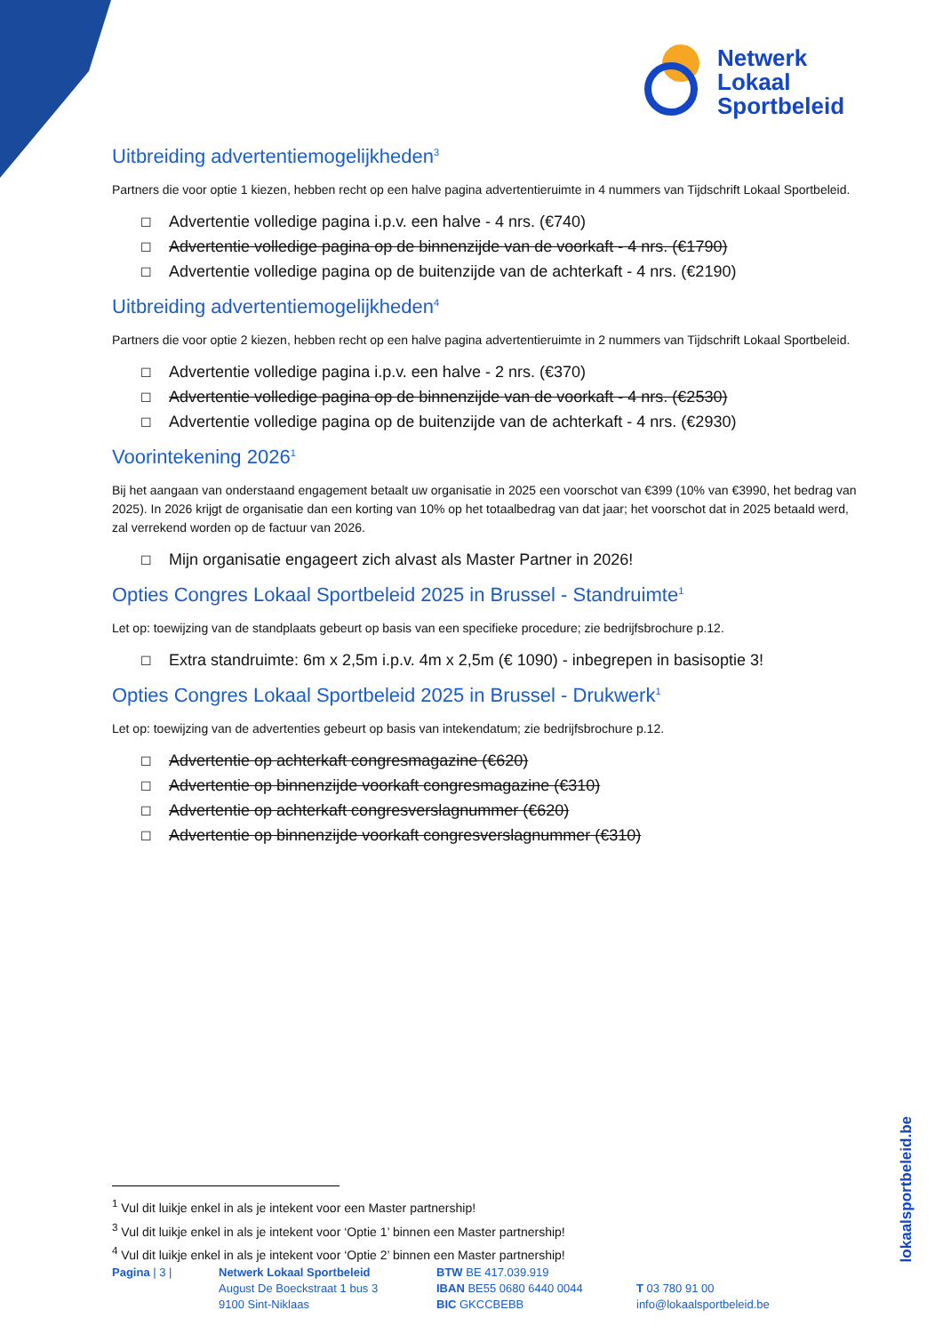Netwerk
Lokaal
Sportbeleid
Uitbreiding advertentiemogelijkheden<sup>3</sup>
Partners die voor optie 1 kiezen, hebben recht op een halve pagina advertentieruimte in 4 nummers van Tijdschrift Lokaal Sportbeleid.
☐ Advertentie volledige pagina i.p.v. een halve - 4 nrs. (€740)
☐ Advertentie volledige pagina op de binnenzijde van de voorkaft - 4 nrs. (€1790)
☐ Advertentie volledige pagina op de buitenzijde van de achterkaft - 4 nrs. (€2190)
Uitbreiding advertentiemogelijkheden<sup>4</sup>
Partners die voor optie 2 kiezen, hebben recht op een halve pagina advertentieruimte in 2 nummers van Tijdschrift Lokaal Sportbeleid.
☐ Advertentie volledige pagina i.p.v. een halve - 2 nrs. (€370)
☐ Advertentie volledige pagina op de binnenzijde van de voorkaft - 4 nrs. (€2530)
☐ Advertentie volledige pagina op de buitenzijde van de achterkaft - 4 nrs. (€2930)
Voorintekening 2026<sup>1</sup>
Bij het aangaan van onderstaand engagement betaalt uw organisatie in 2025 een voorschot van €399 (10% van €3990, het bedrag van 2025). In 2026 krijgt de organisatie dan een korting van 10% op het totaalbedrag van dat jaar; het voorschot dat in 2025 betaald werd, zal verrekend worden op de factuur van 2026.
☐ Mijn organisatie engageert zich alvast als Master Partner in 2026!
Opties Congres Lokaal Sportbeleid 2025 in Brussel - Standruimte<sup>1</sup>
Let op: toewijzing van de standplaats gebeurt op basis van een specifieke procedure; zie bedrijfsbrochure p.12.
☐ Extra standruimte: 6m x 2,5m i.p.v. 4m x 2,5m (€ 1090) - inbegrepen in basisoptie 3!
Opties Congres Lokaal Sportbeleid 2025 in Brussel - Drukwerk<sup>1</sup>
Let op: toewijzing van de advertenties gebeurt op basis van intekendatum; zie bedrijfsbrochure p.12.
☐ Advertentie op achterkaft congresmagazine (€620)
☐ Advertentie op binnenzijde voorkaft congresmagazine (€310)
☐ Advertentie op achterkaft congresverslagnummer (€620)
☐ Advertentie op binnenzijde voorkaft congresverslagnummer (€310)
<sup>1</sup> Vul dit luikje enkel in als je intekent voor een Master partnership!
<sup>3</sup> Vul dit luikje enkel in als je intekent voor ‘Optie 1’ binnen een Master partnership!
<sup>4</sup> Vul dit luikje enkel in als je intekent voor ‘Optie 2’ binnen een Master partnership!
Pagina | 3 |
Netwerk Lokaal Sportbeleid
August De Boeckstraat 1 bus 3
9100 Sint-Niklaas
BTW BE 417.039.919
IBAN BE55 0680 6440 0044
BIC GKCCBEBB
T 03 780 91 00
info@lokaalsportbeleid.be
lokaalsportbeleid.be